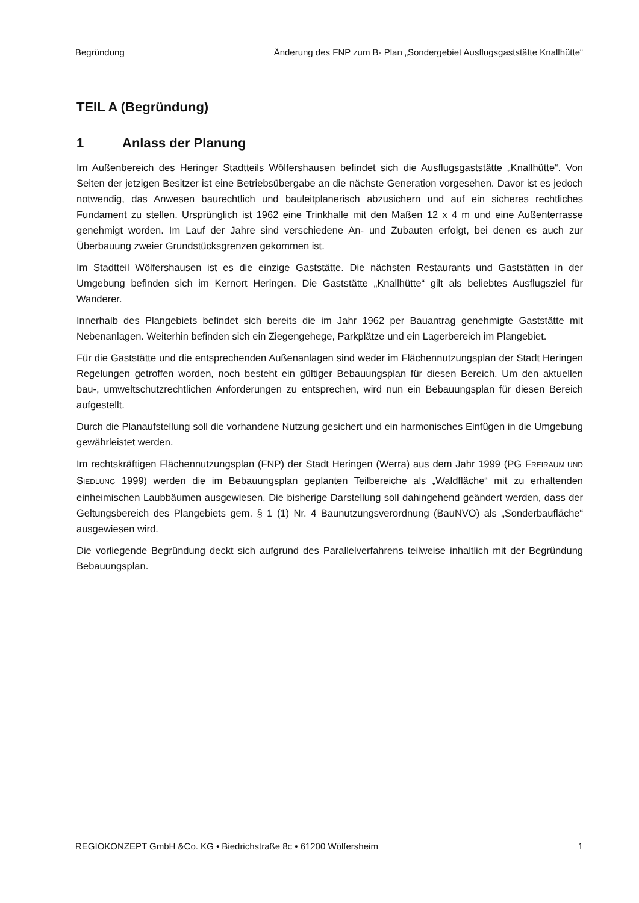Begründung Änderung des FNP zum B- Plan „Sondergebiet Ausflugsgaststätte Knallhütte“
TEIL A (Begründung)
1 Anlass der Planung
Im Außenbereich des Heringer Stadtteils Wölfershausen befindet sich die Ausflugsgaststätte „Knallhütte“. Von Seiten der jetzigen Besitzer ist eine Betriebsübergabe an die nächste Generation vorgesehen. Davor ist es jedoch notwendig, das Anwesen baurechtlich und bauleitplanerisch abzusichern und auf ein sicheres rechtliches Fundament zu stellen. Ursprünglich ist 1962 eine Trinkhalle mit den Maßen 12 x 4 m und eine Außenterrasse genehmigt worden. Im Lauf der Jahre sind verschiedene An- und Zubauten erfolgt, bei denen es auch zur Überbauung zweier Grundstücksgrenzen gekommen ist.
Im Stadtteil Wölfershausen ist es die einzige Gaststätte. Die nächsten Restaurants und Gaststätten in der Umgebung befinden sich im Kernort Heringen. Die Gaststätte „Knallhütte“ gilt als beliebtes Ausflugsziel für Wanderer.
Innerhalb des Plangebiets befindet sich bereits die im Jahr 1962 per Bauantrag genehmigte Gaststätte mit Nebenanlagen. Weiterhin befinden sich ein Ziegengehege, Parkplätze und ein Lagerbereich im Plangebiet.
Für die Gaststätte und die entsprechenden Außenanlagen sind weder im Flächennutzungsplan der Stadt Heringen Regelungen getroffen worden, noch besteht ein gültiger Bebauungsplan für diesen Bereich. Um den aktuellen bau-, umweltschutzrechtlichen Anforderungen zu entsprechen, wird nun ein Bebauungsplan für diesen Bereich aufgestellt.
Durch die Planaufstellung soll die vorhandene Nutzung gesichert und ein harmonisches Einfügen in die Umgebung gewährleistet werden.
Im rechtskräftigen Flächennutzungsplan (FNP) der Stadt Heringen (Werra) aus dem Jahr 1999 (PG FREIRAUM UND SIEDLUNG 1999) werden die im Bebauungsplan geplanten Teilbereiche als „Waldfläche“ mit zu erhaltenden einheimischen Laubbäumen ausgewiesen. Die bisherige Darstellung soll dahingehend geändert werden, dass der Geltungsbereich des Plangebiets gem. § 1 (1) Nr. 4 Baunutzungsverordnung (BauNVO) als „Sonderbaufläche“ ausgewiesen wird.
Die vorliegende Begründung deckt sich aufgrund des Parallelverfahrens teilweise inhaltlich mit der Begründung Bebauungsplan.
REGIOKONZEPT GmbH &Co. KG • Biedrichstraße 8c • 61200 Wölfersheim 1